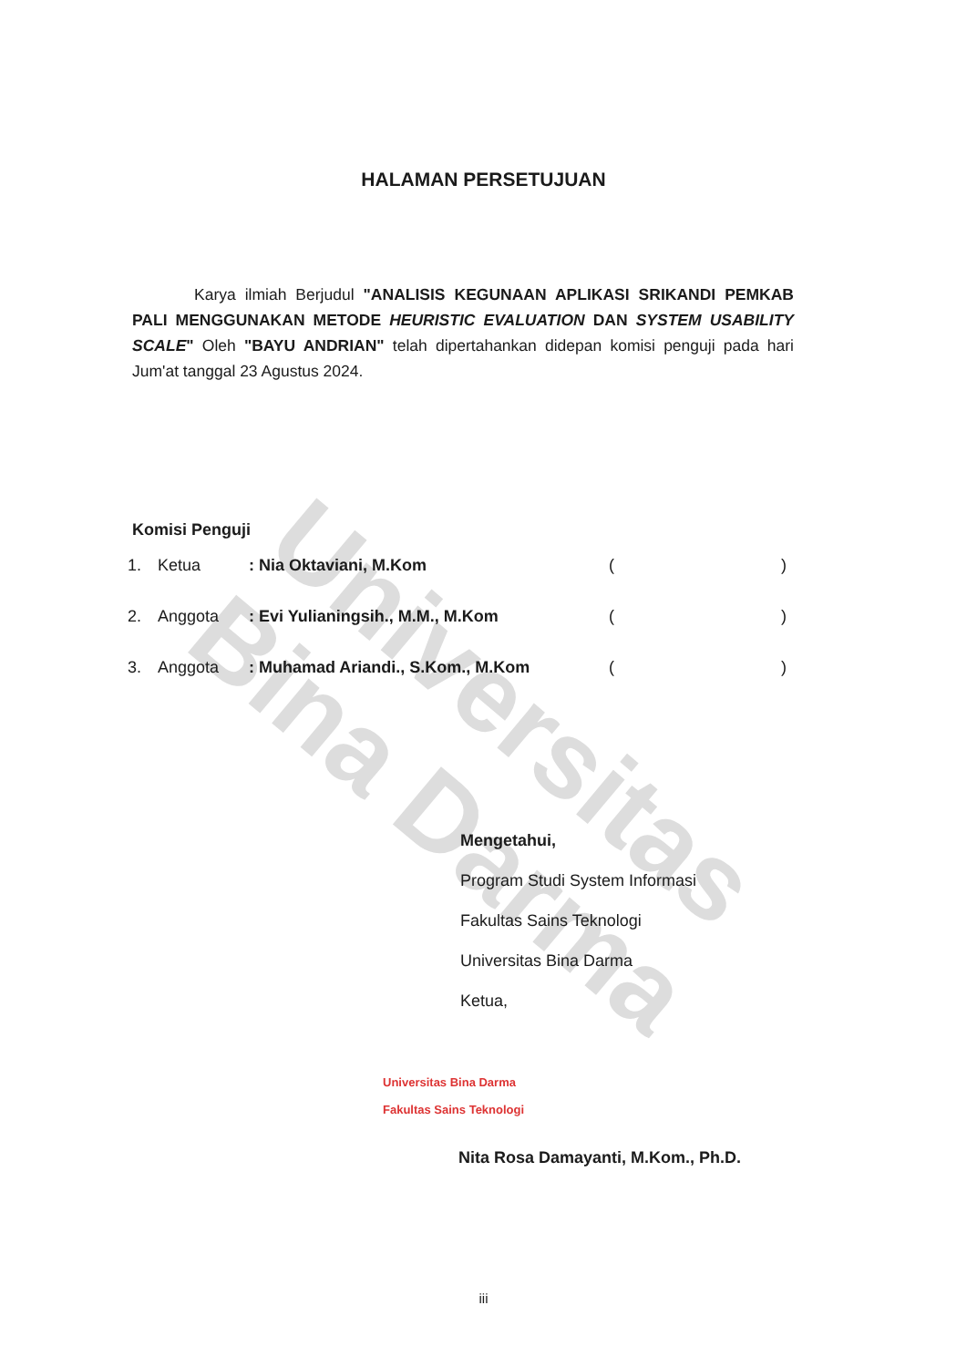Universitas Bina Darma
HALAMAN PERSETUJUAN
Karya ilmiah Berjudul "ANALISIS KEGUNAAN APLIKASI SRIKANDI PEMKAB PALI MENGGUNAKAN METODE HEURISTIC EVALUATION DAN SYSTEM USABILITY SCALE" Oleh "BAYU ANDRIAN" telah dipertahankan didepan komisi penguji pada hari Jum'at tanggal 23 Agustus 2024.
Komisi Penguji
1. Ketua: Nia Oktaviani, M.Kom ()
2. Anggota: Evi Yulianingsih., M.M., M.Kom ()
3. Anggota: Muhamad Ariandi., S.Kom., M.Kom ()
Mengetahui,
Program Studi System Informasi
Fakultas Sains Teknologi
Universitas Bina Darma
Ketua,
Universitas Bina Darma
Fakultas Sains Teknologi
Nita Rosa Damayanti, M.Kom., Ph.D.
iii